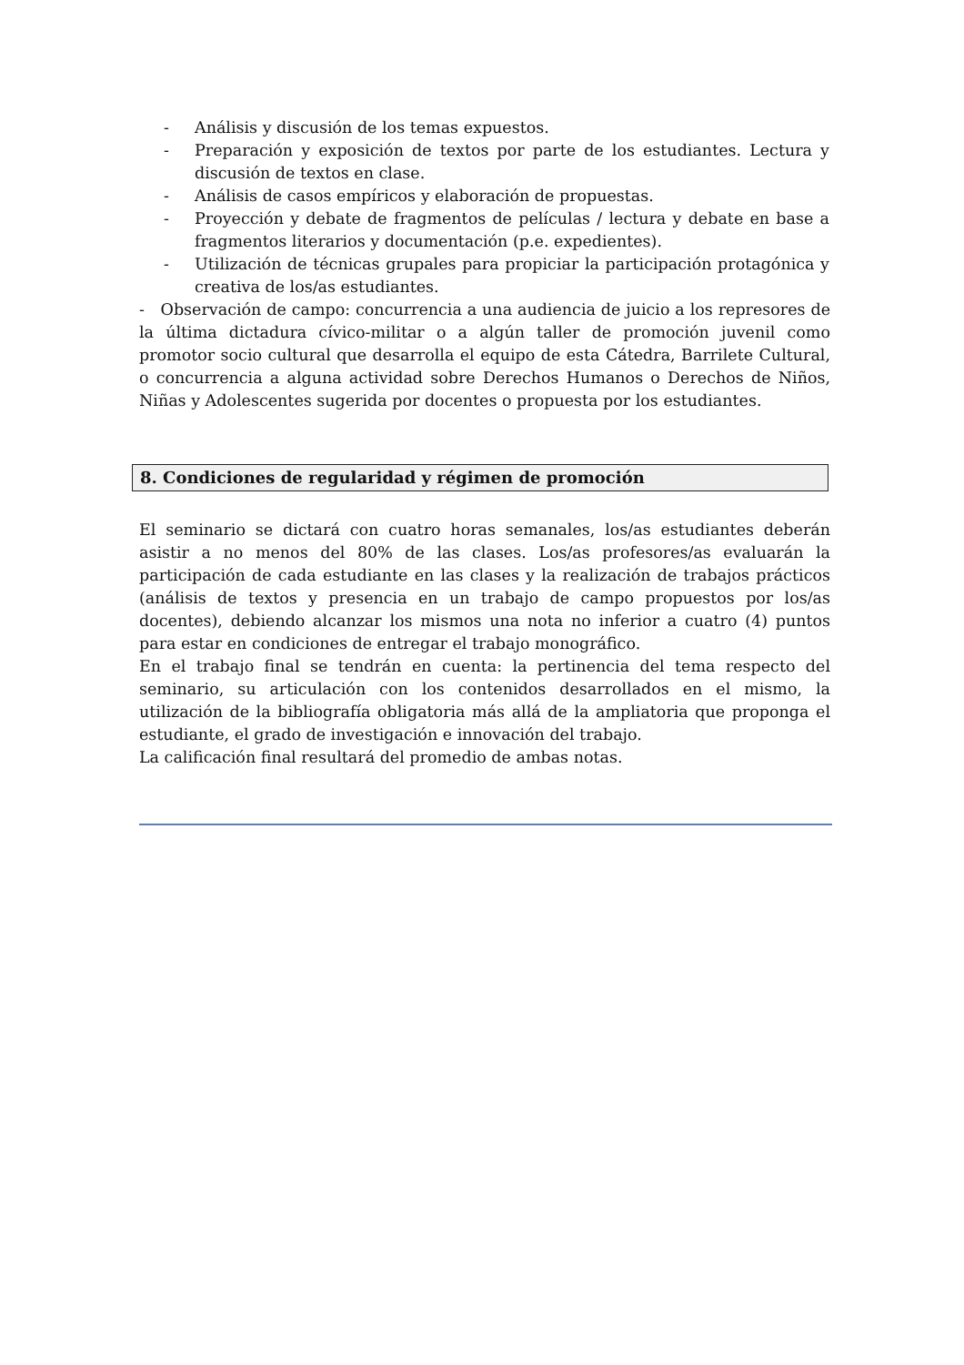- Análisis y discusión de los temas expuestos.
- Preparación y exposición de textos por parte de los estudiantes. Lectura y discusión de textos en clase.
- Análisis de casos empíricos y elaboración de propuestas.
- Proyección y debate de fragmentos de películas / lectura y debate en base a fragmentos literarios y documentación (p.e. expedientes).
- Utilización de técnicas grupales para propiciar la participación protagónica y creativa de los/as estudiantes.
- Observación de campo: concurrencia a una audiencia de juicio a los represores de la última dictadura cívico-militar o a algún taller de promoción juvenil como promotor socio cultural que desarrolla el equipo de esta Cátedra, Barrilete Cultural, o concurrencia a alguna actividad sobre Derechos Humanos o Derechos de Niños, Niñas y Adolescentes sugerida por docentes o propuesta por los estudiantes.
8. Condiciones de regularidad y régimen de promoción
El seminario se dictará con cuatro horas semanales, los/as estudiantes deberán asistir a no menos del 80% de las clases. Los/as profesores/as evaluarán la participación de cada estudiante en las clases y la realización de trabajos prácticos (análisis de textos y presencia en un trabajo de campo propuestos por los/as docentes), debiendo alcanzar los mismos una nota no inferior a cuatro (4) puntos para estar en condiciones de entregar el trabajo monográfico.
En el trabajo final se tendrán en cuenta: la pertinencia del tema respecto del seminario, su articulación con los contenidos desarrollados en el mismo, la utilización de la bibliografía obligatoria más allá de la ampliatoria que proponga el estudiante, el grado de investigación e innovación del trabajo.
La calificación final resultará del promedio de ambas notas.